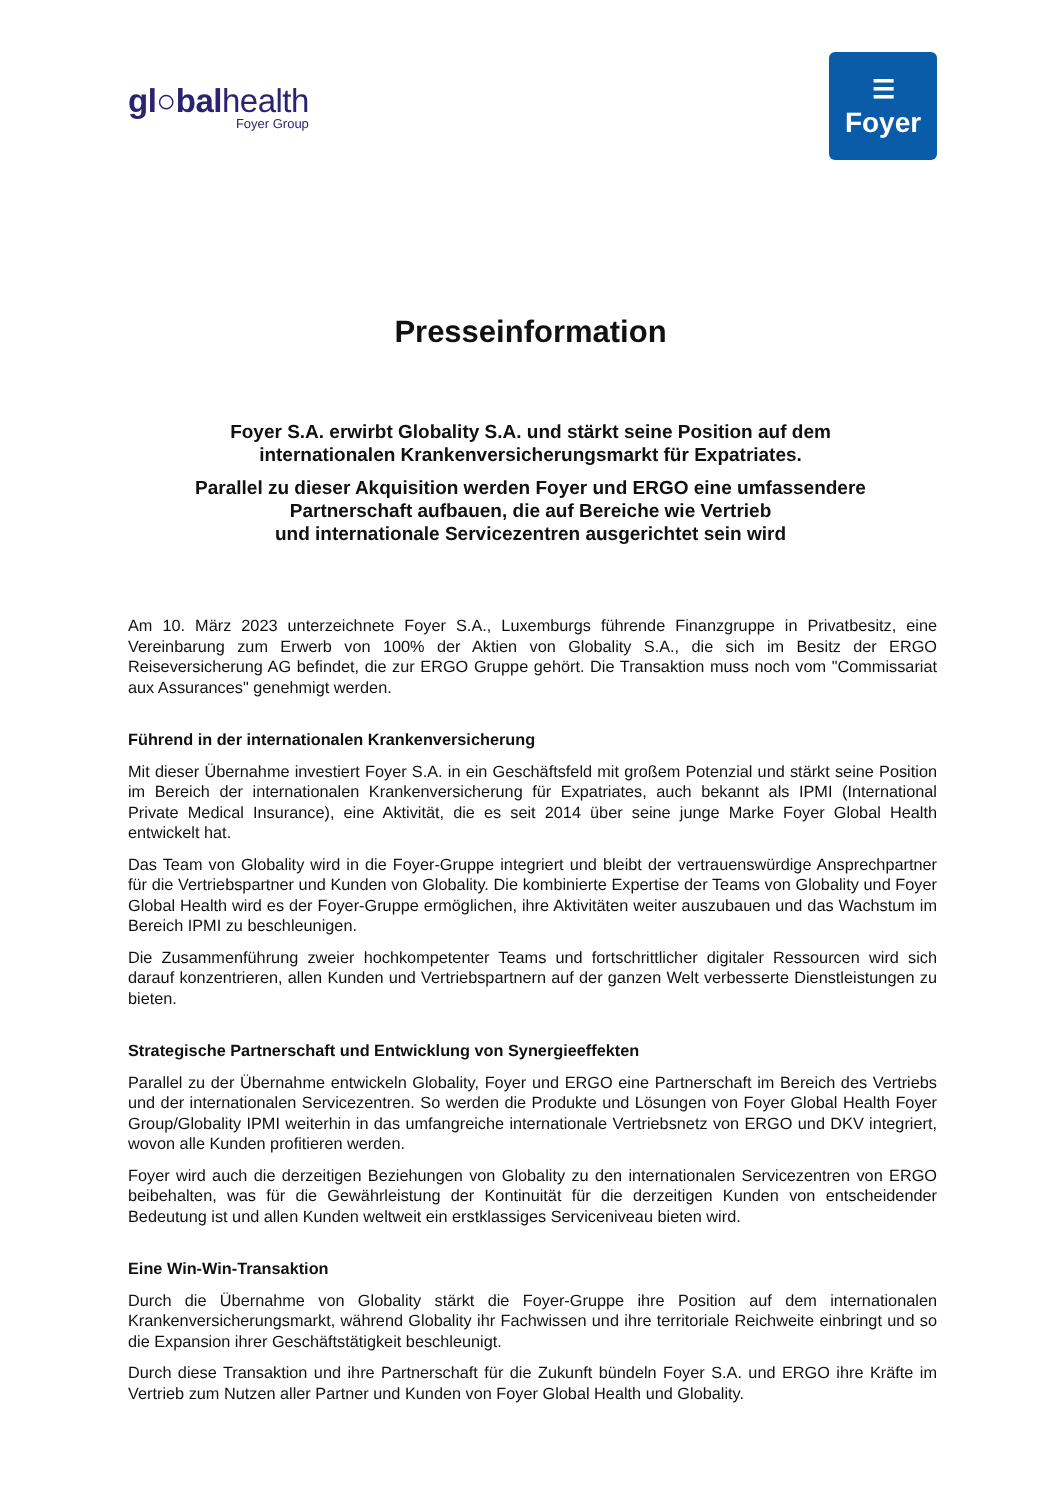gl○balhealth
Foyer Group
☰
Foyer
Presseinformation
Foyer S.A. erwirbt Globality S.A. und stärkt seine Position auf dem
internationalen Krankenversicherungsmarkt für Expatriates.
Parallel zu dieser Akquisition werden Foyer und ERGO eine umfassendere
Partnerschaft aufbauen, die auf Bereiche wie Vertrieb
und internationale Servicezentren ausgerichtet sein wird
Am 10. März 2023 unterzeichnete Foyer S.A., Luxemburgs führende Finanzgruppe in Privatbesitz, eine Vereinbarung zum Erwerb von 100% der Aktien von Globality S.A., die sich im Besitz der ERGO Reiseversicherung AG befindet, die zur ERGO Gruppe gehört. Die Transaktion muss noch vom "Commissariat aux Assurances" genehmigt werden.
Führend in der internationalen Krankenversicherung
Mit dieser Übernahme investiert Foyer S.A. in ein Geschäftsfeld mit großem Potenzial und stärkt seine Position im Bereich der internationalen Krankenversicherung für Expatriates, auch bekannt als IPMI (International Private Medical Insurance), eine Aktivität, die es seit 2014 über seine junge Marke Foyer Global Health entwickelt hat.
Das Team von Globality wird in die Foyer-Gruppe integriert und bleibt der vertrauenswürdige Ansprechpartner für die Vertriebspartner und Kunden von Globality. Die kombinierte Expertise der Teams von Globality und Foyer Global Health wird es der Foyer-Gruppe ermöglichen, ihre Aktivitäten weiter auszubauen und das Wachstum im Bereich IPMI zu beschleunigen.
Die Zusammenführung zweier hochkompetenter Teams und fortschrittlicher digitaler Ressourcen wird sich darauf konzentrieren, allen Kunden und Vertriebspartnern auf der ganzen Welt verbesserte Dienstleistungen zu bieten.
Strategische Partnerschaft und Entwicklung von Synergieeffekten
Parallel zu der Übernahme entwickeln Globality, Foyer und ERGO eine Partnerschaft im Bereich des Vertriebs und der internationalen Servicezentren. So werden die Produkte und Lösungen von Foyer Global Health Foyer Group/Globality IPMI weiterhin in das umfangreiche internationale Vertriebsnetz von ERGO und DKV integriert, wovon alle Kunden profitieren werden.
Foyer wird auch die derzeitigen Beziehungen von Globality zu den internationalen Servicezentren von ERGO beibehalten, was für die Gewährleistung der Kontinuität für die derzeitigen Kunden von entscheidender Bedeutung ist und allen Kunden weltweit ein erstklassiges Serviceniveau bieten wird.
Eine Win-Win-Transaktion
Durch die Übernahme von Globality stärkt die Foyer-Gruppe ihre Position auf dem internationalen Krankenversicherungsmarkt, während Globality ihr Fachwissen und ihre territoriale Reichweite einbringt und so die Expansion ihrer Geschäftstätigkeit beschleunigt.
Durch diese Transaktion und ihre Partnerschaft für die Zukunft bündeln Foyer S.A. und ERGO ihre Kräfte im Vertrieb zum Nutzen aller Partner und Kunden von Foyer Global Health und Globality.